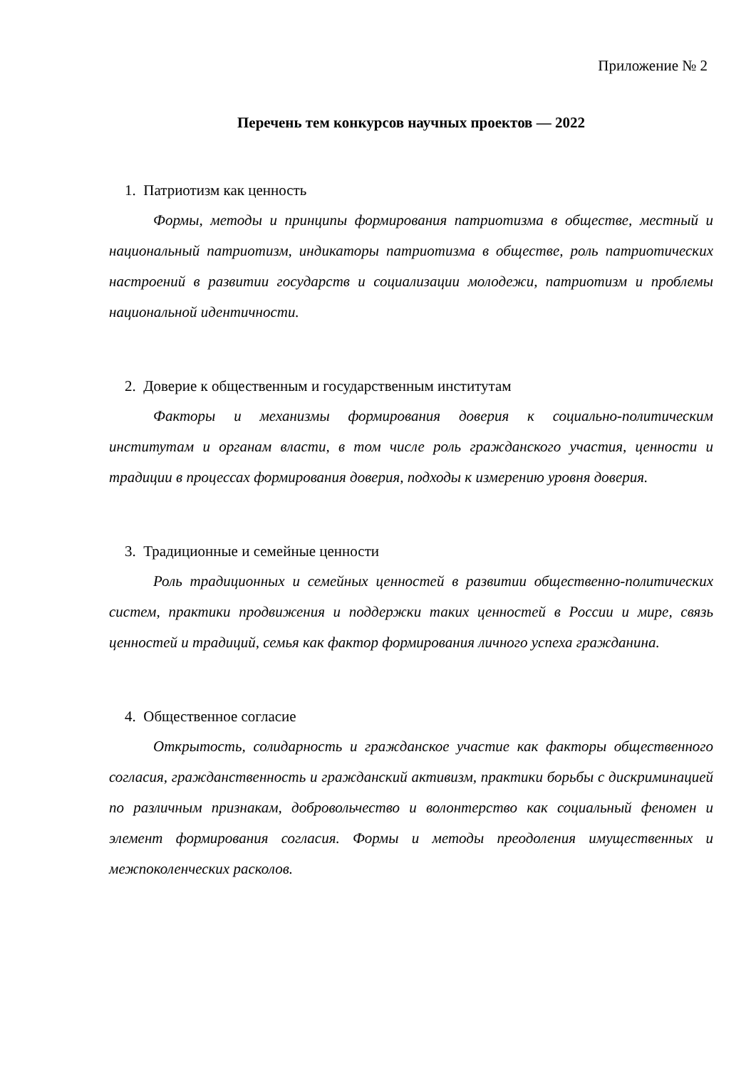Приложение № 2
Перечень тем конкурсов научных проектов — 2022
1. Патриотизм как ценность
Формы, методы и принципы формирования патриотизма в обществе, местный и национальный патриотизм, индикаторы патриотизма в обществе, роль патриотических настроений в развитии государств и социализации молодежи, патриотизм и проблемы национальной идентичности.
2. Доверие к общественным и государственным институтам
Факторы и механизмы формирования доверия к социально-политическим институтам и органам власти, в том числе роль гражданского участия, ценности и традиции в процессах формирования доверия, подходы к измерению уровня доверия.
3. Традиционные и семейные ценности
Роль традиционных и семейных ценностей в развитии общественно-политических систем, практики продвижения и поддержки таких ценностей в России и мире, связь ценностей и традиций, семья как фактор формирования личного успеха гражданина.
4. Общественное согласие
Открытость, солидарность и гражданское участие как факторы общественного согласия, гражданственность и гражданский активизм, практики борьбы с дискриминацией по различным признакам, добровольчество и волонтерство как социальный феномен и элемент формирования согласия. Формы и методы преодоления имущественных и межпоколенческих расколов.